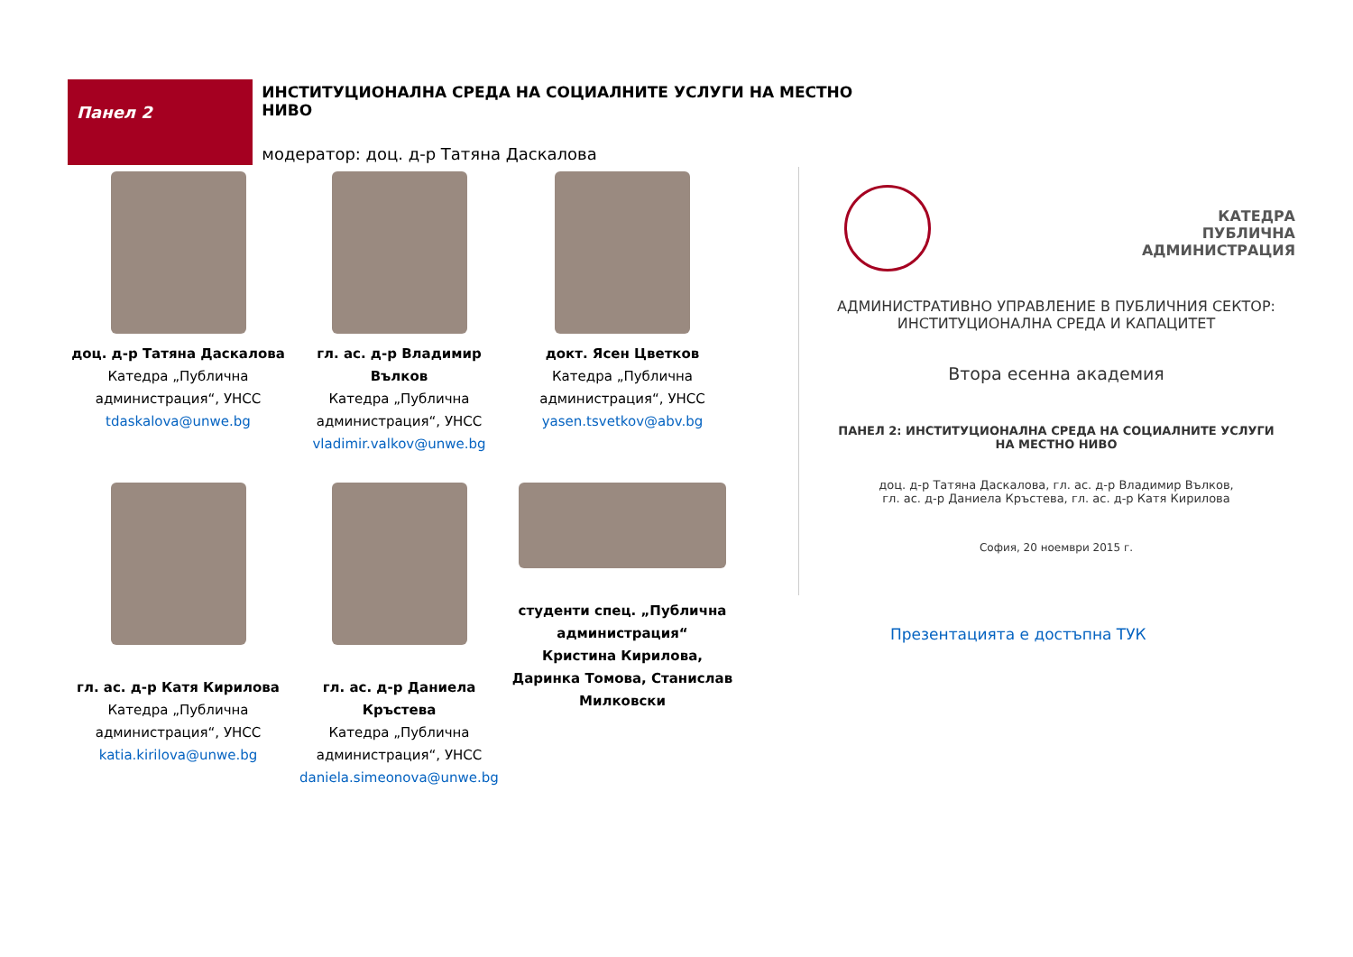Панел 2
ИНСТИТУЦИОНАЛНА СРЕДА НА СОЦИАЛНИТЕ УСЛУГИ НА МЕСТНО НИВО
модератор: доц. д-р Татяна Даскалова
доц. д-р Татяна Даскалова
Катедра „Публична
администрация“, УНСС
tdaskalova@unwe.bg
гл. ас. д-р Владимир Вълков
Катедра „Публична
администрация“, УНСС
vladimir.valkov@unwe.bg
докт. Ясен Цветков
Катедра „Публична
администрация“, УНСС
yasen.tsvetkov@abv.bg
гл. ас. д-р Катя Кирилова
Катедра „Публична
администрация“, УНСС
katia.kirilova@unwe.bg
гл. ас. д-р Даниела Кръстева
Катедра „Публична
администрация“, УНСС
daniela.simeonova@unwe.bg
студенти спец. „Публична администрация“
Кристина Кирилова, Даринка Томова, Станислав Милковски
КАТЕДРА
ПУБЛИЧНА
АДМИНИСТРАЦИЯ
АДМИНИСТРАТИВНО УПРАВЛЕНИЕ В ПУБЛИЧНИЯ СЕКТОР:
ИНСТИТУЦИОНАЛНА СРЕДА И КАПАЦИТЕТ
Втора есенна академия
ПАНЕЛ 2: ИНСТИТУЦИОНАЛНА СРЕДА НА СОЦИАЛНИТЕ УСЛУГИ
НА МЕСТНО НИВО
доц. д-р Татяна Даскалова, гл. ас. д-р Владимир Вълков,
гл. ас. д-р Даниела Кръстева, гл. ас. д-р Катя Кирилова
София, 20 ноември 2015 г.
Презентацията е достъпна ТУК